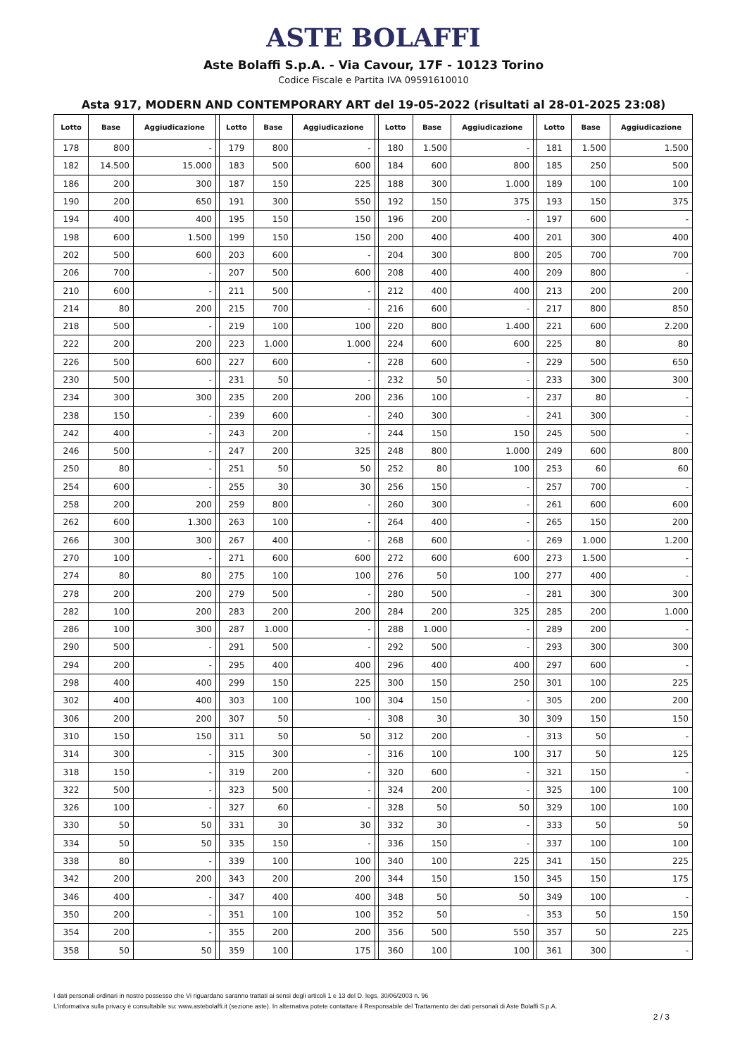ASTE BOLAFFI
Aste Bolaffi S.p.A. - Via Cavour, 17F - 10123 Torino
Codice Fiscale e Partita IVA 09591610010
Asta 917, MODERN AND CONTEMPORARY ART del 19-05-2022 (risultati al 28-01-2025 23:08)
| Lotto | Base | Aggiudicazione | | Lotto | Base | Aggiudicazione | | Lotto | Base | Aggiudicazione | | Lotto | Base | Aggiudicazione |
| --- | --- | --- | --- | --- | --- | --- | --- | --- | --- | --- | --- | --- | --- | --- |
| 178 | 800 | - | | 179 | 800 | - | | 180 | 1.500 | - | | 181 | 1.500 | 1.500 |
| 182 | 14.500 | 15.000 | | 183 | 500 | 600 | | 184 | 600 | 800 | | 185 | 250 | 500 |
| 186 | 200 | 300 | | 187 | 150 | 225 | | 188 | 300 | 1.000 | | 189 | 100 | 100 |
| 190 | 200 | 650 | | 191 | 300 | 550 | | 192 | 150 | 375 | | 193 | 150 | 375 |
| 194 | 400 | 400 | | 195 | 150 | 150 | | 196 | 200 | - | | 197 | 600 | - |
| 198 | 600 | 1.500 | | 199 | 150 | 150 | | 200 | 400 | 400 | | 201 | 300 | 400 |
| 202 | 500 | 600 | | 203 | 600 | - | | 204 | 300 | 800 | | 205 | 700 | 700 |
| 206 | 700 | - | | 207 | 500 | 600 | | 208 | 400 | 400 | | 209 | 800 | - |
| 210 | 600 | - | | 211 | 500 | - | | 212 | 400 | 400 | | 213 | 200 | 200 |
| 214 | 80 | 200 | | 215 | 700 | - | | 216 | 600 | - | | 217 | 800 | 850 |
| 218 | 500 | - | | 219 | 100 | 100 | | 220 | 800 | 1.400 | | 221 | 600 | 2.200 |
| 222 | 200 | 200 | | 223 | 1.000 | 1.000 | | 224 | 600 | 600 | | 225 | 80 | 80 |
| 226 | 500 | 600 | | 227 | 600 | - | | 228 | 600 | - | | 229 | 500 | 650 |
| 230 | 500 | - | | 231 | 50 | - | | 232 | 50 | - | | 233 | 300 | 300 |
| 234 | 300 | 300 | | 235 | 200 | 200 | | 236 | 100 | - | | 237 | 80 | - |
| 238 | 150 | - | | 239 | 600 | - | | 240 | 300 | - | | 241 | 300 | - |
| 242 | 400 | - | | 243 | 200 | - | | 244 | 150 | 150 | | 245 | 500 | - |
| 246 | 500 | - | | 247 | 200 | 325 | | 248 | 800 | 1.000 | | 249 | 600 | 800 |
| 250 | 80 | - | | 251 | 50 | 50 | | 252 | 80 | 100 | | 253 | 60 | 60 |
| 254 | 600 | - | | 255 | 30 | 30 | | 256 | 150 | - | | 257 | 700 | - |
| 258 | 200 | 200 | | 259 | 800 | - | | 260 | 300 | - | | 261 | 600 | 600 |
| 262 | 600 | 1.300 | | 263 | 100 | - | | 264 | 400 | - | | 265 | 150 | 200 |
| 266 | 300 | 300 | | 267 | 400 | - | | 268 | 600 | - | | 269 | 1.000 | 1.200 |
| 270 | 100 | - | | 271 | 600 | 600 | | 272 | 600 | 600 | | 273 | 1.500 | - |
| 274 | 80 | 80 | | 275 | 100 | 100 | | 276 | 50 | 100 | | 277 | 400 | - |
| 278 | 200 | 200 | | 279 | 500 | - | | 280 | 500 | - | | 281 | 300 | 300 |
| 282 | 100 | 200 | | 283 | 200 | 200 | | 284 | 200 | 325 | | 285 | 200 | 1.000 |
| 286 | 100 | 300 | | 287 | 1.000 | - | | 288 | 1.000 | - | | 289 | 200 | - |
| 290 | 500 | - | | 291 | 500 | - | | 292 | 500 | - | | 293 | 300 | 300 |
| 294 | 200 | - | | 295 | 400 | 400 | | 296 | 400 | 400 | | 297 | 600 | - |
| 298 | 400 | 400 | | 299 | 150 | 225 | | 300 | 150 | 250 | | 301 | 100 | 225 |
| 302 | 400 | 400 | | 303 | 100 | 100 | | 304 | 150 | - | | 305 | 200 | 200 |
| 306 | 200 | 200 | | 307 | 50 | - | | 308 | 30 | 30 | | 309 | 150 | 150 |
| 310 | 150 | 150 | | 311 | 50 | 50 | | 312 | 200 | - | | 313 | 50 | - |
| 314 | 300 | - | | 315 | 300 | - | | 316 | 100 | 100 | | 317 | 50 | 125 |
| 318 | 150 | - | | 319 | 200 | - | | 320 | 600 | - | | 321 | 150 | - |
| 322 | 500 | - | | 323 | 500 | - | | 324 | 200 | - | | 325 | 100 | 100 |
| 326 | 100 | - | | 327 | 60 | - | | 328 | 50 | 50 | | 329 | 100 | 100 |
| 330 | 50 | 50 | | 331 | 30 | 30 | | 332 | 30 | - | | 333 | 50 | 50 |
| 334 | 50 | 50 | | 335 | 150 | - | | 336 | 150 | - | | 337 | 100 | 100 |
| 338 | 80 | - | | 339 | 100 | 100 | | 340 | 100 | 225 | | 341 | 150 | 225 |
| 342 | 200 | 200 | | 343 | 200 | 200 | | 344 | 150 | 150 | | 345 | 150 | 175 |
| 346 | 400 | - | | 347 | 400 | 400 | | 348 | 50 | 50 | | 349 | 100 | - |
| 350 | 200 | - | | 351 | 100 | 100 | | 352 | 50 | - | | 353 | 50 | 150 |
| 354 | 200 | - | | 355 | 200 | 200 | | 356 | 500 | 550 | | 357 | 50 | 225 |
| 358 | 50 | 50 | | 359 | 100 | 175 | | 360 | 100 | 100 | | 361 | 300 | - |
I dati personali ordinari in nostro possesso che Vi riguardano saranno trattati ai sensi degli articoli 1 e 13 del D. legs. 30/06/2003 n. 96
L'informativa sulla privacy è consultabile su: www.astebolaffi.it (sezione aste). In alternativa potete contattare il Responsabile del Trattamento dei dati personali di Aste Bolaffi S.p.A.
2 / 3